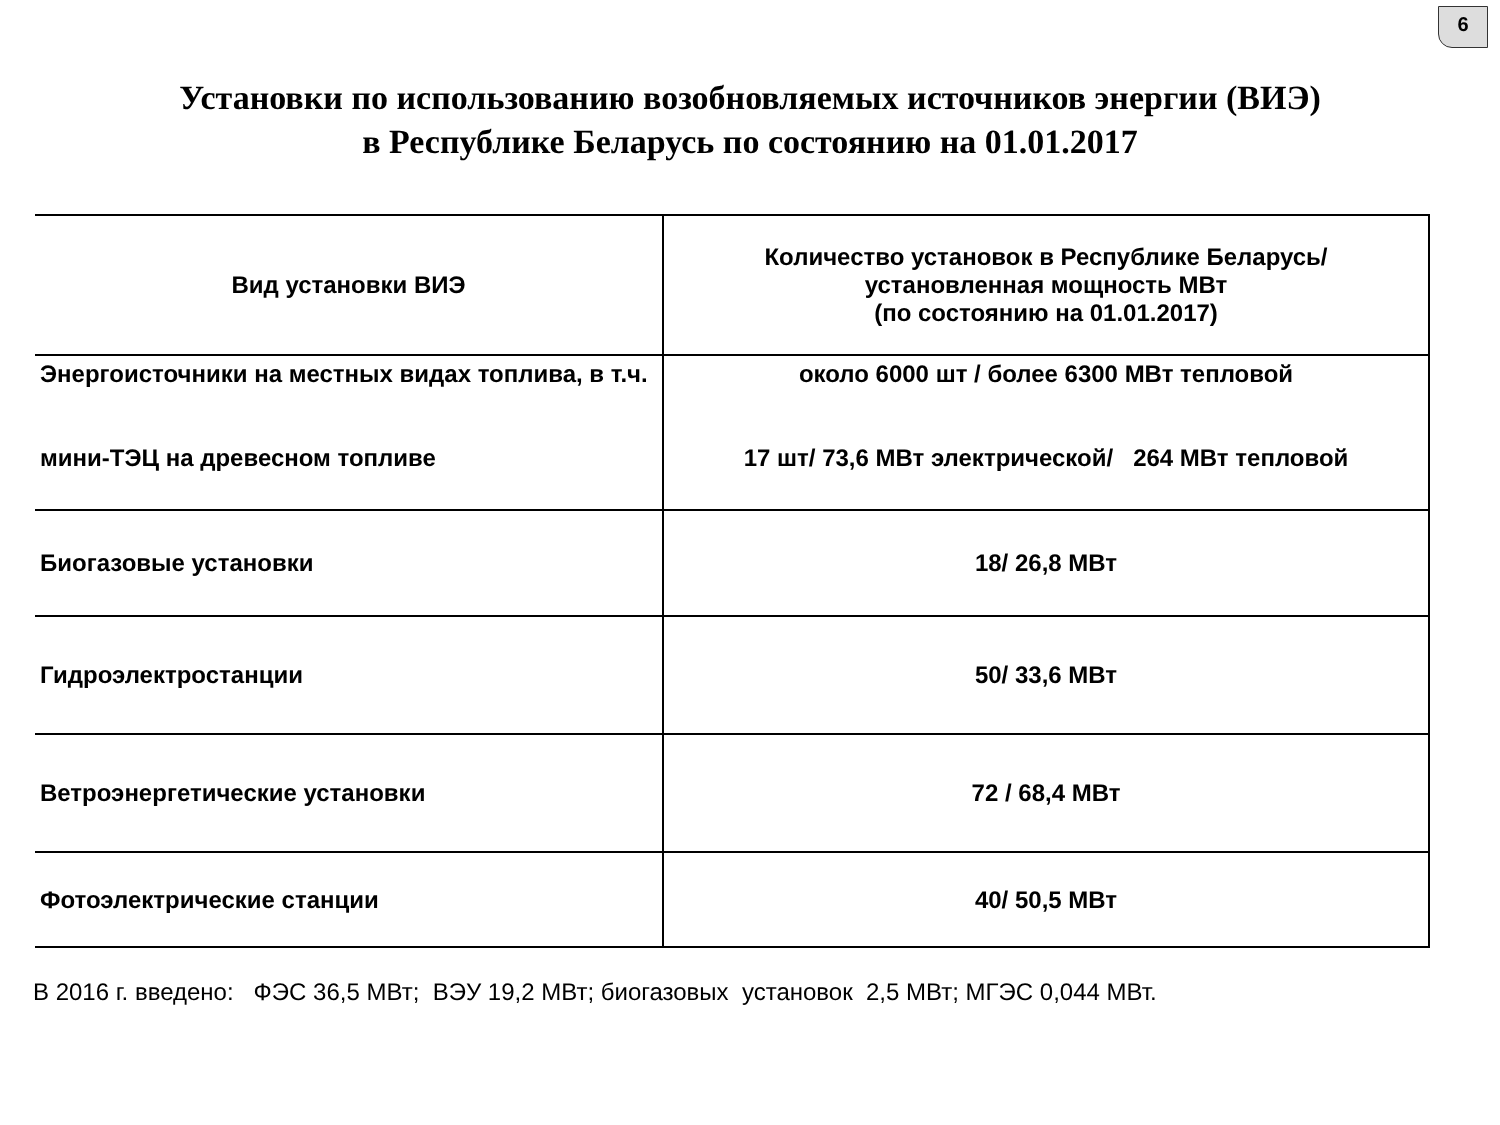6
Установки по использованию возобновляемых источников энергии (ВИЭ)
в Республике Беларусь по состоянию на 01.01.2017
| Вид установки ВИЭ | Количество установок в Республике Беларусь/ установленная мощность МВт (по состоянию на 01.01.2017) |
| --- | --- |
| Энергоисточники на местных видах топлива, в т.ч. мини-ТЭЦ на древесном топливе | около 6000 шт / более 6300 МВт тепловой 17 шт/ 73,6 МВт электрической/ 264 МВт тепловой |
| Биогазовые установки | 18/ 26,8 МВт |
| Гидроэлектростанции | 50/ 33,6 МВт |
| Ветроэнергетические установки | 72 / 68,4 МВт |
| Фотоэлектрические станции | 40/ 50,5 МВт |
В 2016 г. введено: ФЭС 36,5 МВт; ВЭУ 19,2 МВт; биогазовых установок 2,5 МВт; МГЭС 0,044 МВт.